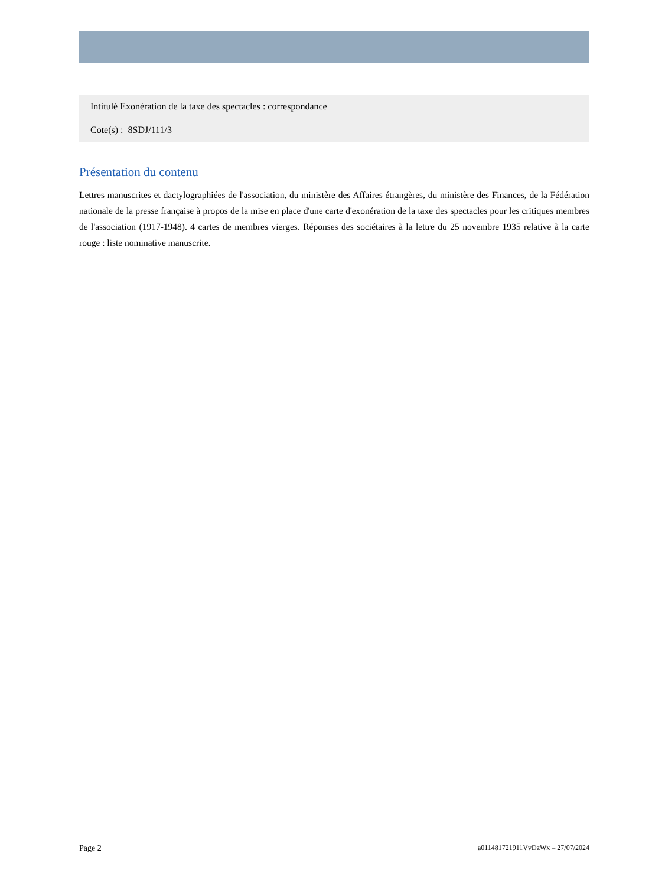Intitulé Exonération de la taxe des spectacles : correspondance
Cote(s) : 8SDJ/111/3
Présentation du contenu
Lettres manuscrites et dactylographiées de l'association, du ministère des Affaires étrangères, du ministère des Finances, de la Fédération nationale de la presse française à propos de la mise en place d'une carte d'exonération de la taxe des spectacles pour les critiques membres de l'association (1917-1948). 4 cartes de membres vierges. Réponses des sociétaires à la lettre du 25 novembre 1935 relative à la carte rouge : liste nominative manuscrite.
Page 2 a011481721911VvDzWx – 27/07/2024